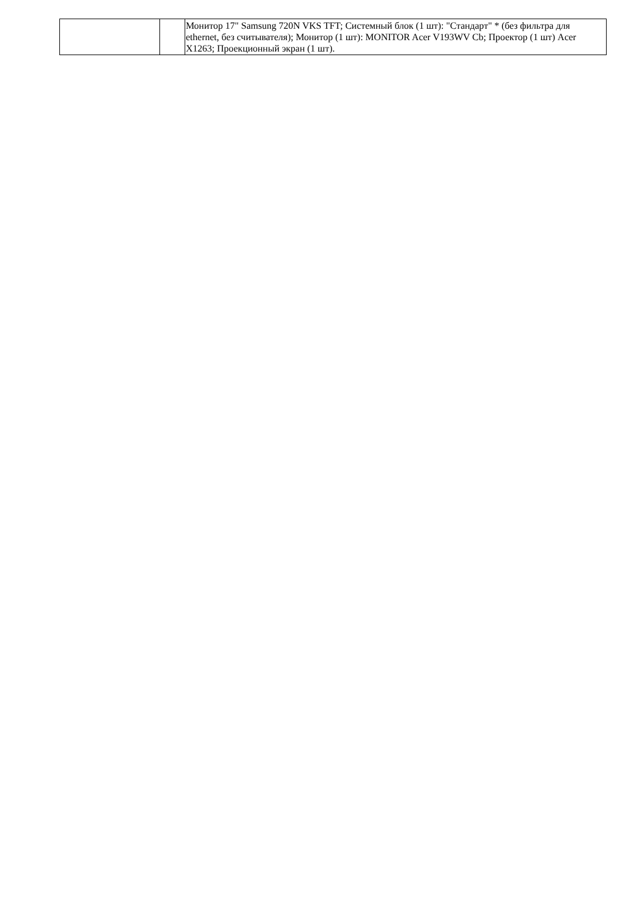| | | Монитор 17" Samsung 720N VKS TFT; Системный блок (1 шт): "Стандарт" * (без фильтра для ethernet, без считывателя); Монитор (1 шт): MONITOR Acer V193WV Cb; Проектор (1 шт) Acer X1263; Проекционный экран (1 шт). |